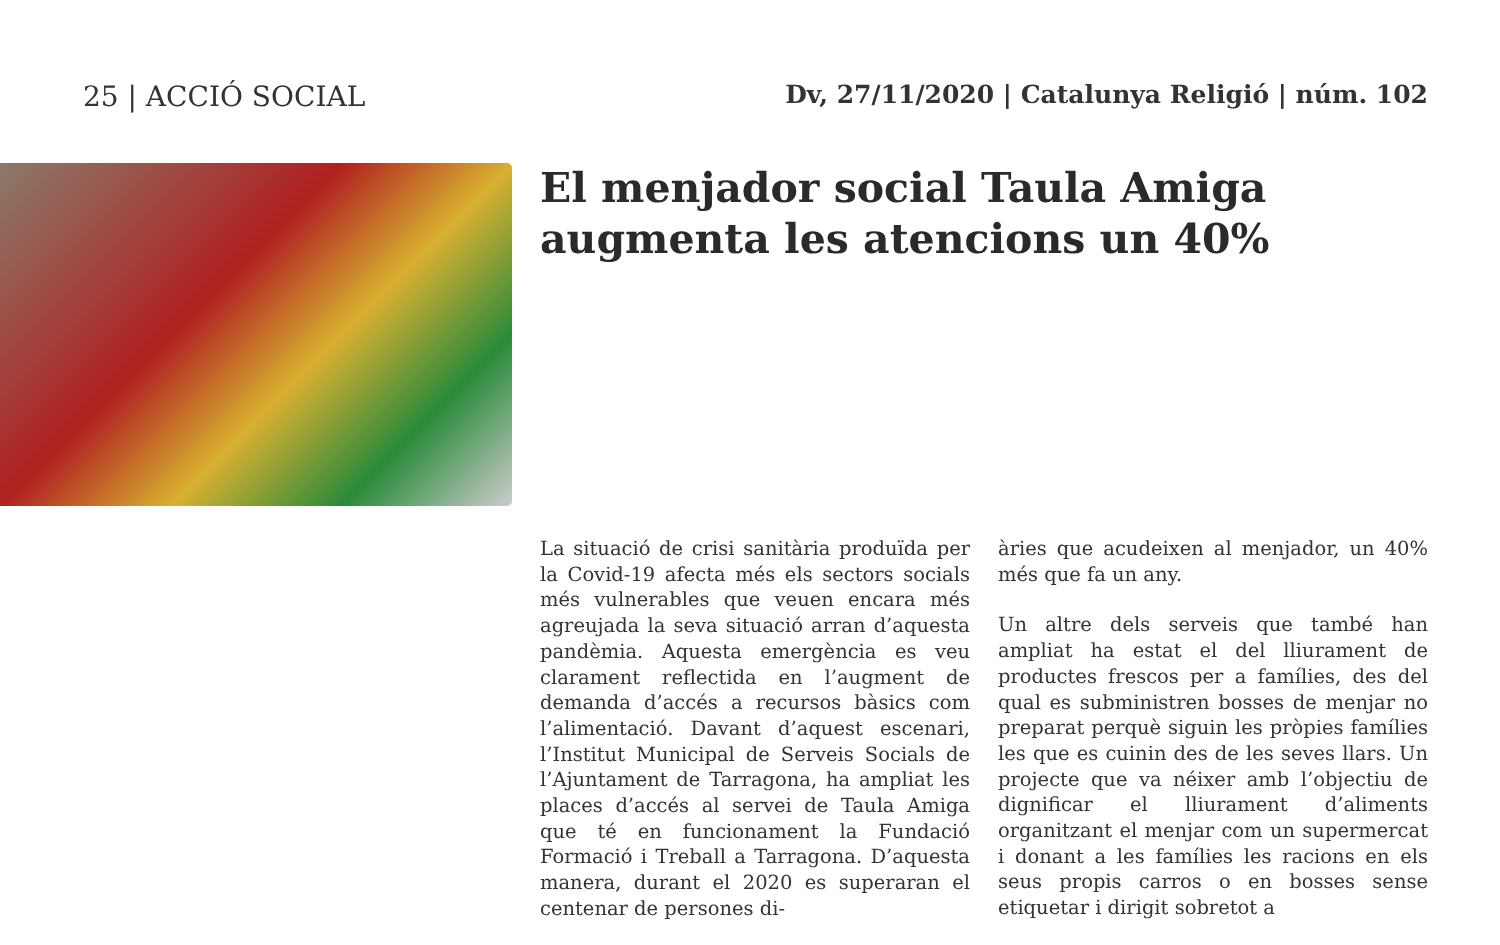25 | ACCIÓ SOCIAL Dv, 27/11/2020 | Catalunya Religió | núm. 102
El menjador social Taula Amiga augmenta les atencions un 40%
La situació de crisi sanitària produïda per la Covid-19 afecta més els sectors socials més vulnerables que veuen encara més agreujada la seva situació arran d’aquesta pandèmia. Aquesta emergència es veu clarament reflectida en l’augment de demanda d’accés a recursos bàsics com l’alimentació. Davant d’aquest escenari, l’Institut Municipal de Serveis Socials de l’Ajuntament de Tarragona, ha ampliat les places d’accés al servei de Taula Amiga que té en funcionament la Fundació Formació i Treball a Tarragona. D’aquesta manera, durant el 2020 es superaran el centenar de persones di-
àries que acudeixen al menjador, un 40% més que fa un any.
Un altre dels serveis que també han ampliat ha estat el del lliurament de productes frescos per a famílies, des del qual es subministren bosses de menjar no preparat perquè siguin les pròpies famílies les que es cuinin des de les seves llars. Un projecte que va néixer amb l’objectiu de dignificar el lliurament d’aliments organitzant el menjar com un supermercat i donant a les famílies les racions en els seus propis carros o en bosses sense etiquetar i dirigit sobretot a